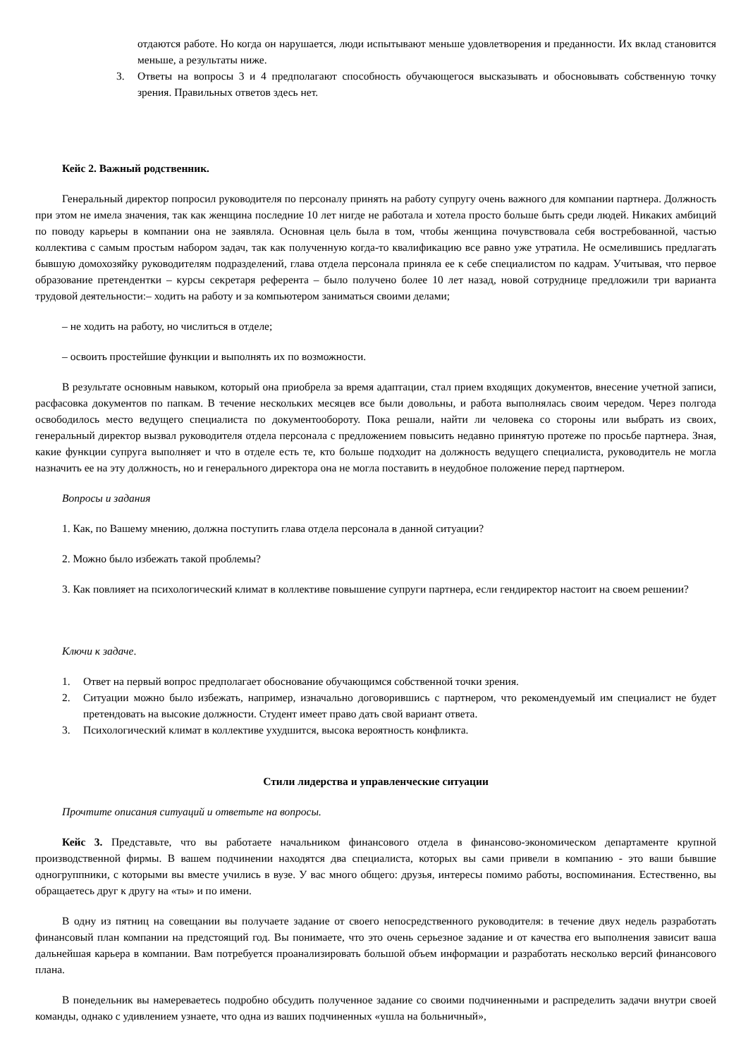отдаются работе. Но когда он нарушается, люди испытывают меньше удовлетворения и преданности. Их вклад становится меньше, а результаты ниже.
3. Ответы на вопросы 3 и 4 предполагают способность обучающегося высказывать и обосновывать собственную точку зрения. Правильных ответов здесь нет.
Кейс 2. Важный родственник.
Генеральный директор попросил руководителя по персоналу принять на работу супругу очень важного для компании партнера. Должность при этом не имела значения, так как женщина последние 10 лет нигде не работала и хотела просто больше быть среди людей. Никаких амбиций по поводу карьеры в компании она не заявляла. Основная цель была в том, чтобы женщина почувствовала себя востребованной, частью коллектива с самым простым набором задач, так как полученную когда-то квалификацию все равно уже утратила. Не осмелившись предлагать бывшую домохозяйку руководителям подразделений, глава отдела персонала приняла ее к себе специалистом по кадрам. Учитывая, что первое образование претендентки – курсы секретаря референта – было получено более 10 лет назад, новой сотруднице предложили три варианта трудовой деятельности:– ходить на работу и за компьютером заниматься своими делами;
– не ходить на работу, но числиться в отделе;
– освоить простейшие функции и выполнять их по возможности.
В результате основным навыком, который она приобрела за время адаптации, стал прием входящих документов, внесение учетной записи, расфасовка документов по папкам. В течение нескольких месяцев все были довольны, и работа выполнялась своим чередом. Через полгода освободилось место ведущего специалиста по документообороту. Пока решали, найти ли человека со стороны или выбрать из своих, генеральный директор вызвал руководителя отдела персонала с предложением повысить недавно принятую протеже по просьбе партнера. Зная, какие функции супруга выполняет и что в отделе есть те, кто больше подходит на должность ведущего специалиста, руководитель не могла назначить ее на эту должность, но и генерального директора она не могла поставить в неудобное положение перед партнером.
Вопросы и задания
1. Как, по Вашему мнению, должна поступить глава отдела персонала в данной ситуации?
2. Можно было избежать такой проблемы?
3. Как повлияет на психологический климат в коллективе повышение супруги партнера, если гендиректор настоит на своем решении?
Ключи к задаче.
1. Ответ на первый вопрос предполагает обоснование обучающимся собственной точки зрения.
2. Ситуации можно было избежать, например, изначально договорившись с партнером, что рекомендуемый им специалист не будет претендовать на высокие должности. Студент имеет право дать свой вариант ответа.
3. Психологический климат в коллективе ухудшится, высока вероятность конфликта.
Стили лидерства и управленческие ситуации
Прочтите описания ситуаций и ответьте на вопросы.
Кейс 3. Представьте, что вы работаете начальником финансового отдела в финансово-экономическом департаменте крупной производственной фирмы. В вашем подчинении находятся два специалиста, которых вы сами привели в компанию - это ваши бывшие одногруппники, с которыми вы вместе учились в вузе. У вас много общего: друзья, интересы помимо работы, воспоминания. Естественно, вы обращаетесь друг к другу на «ты» и по имени.
В одну из пятниц на совещании вы получаете задание от своего непосредственного руководителя: в течение двух недель разработать финансовый план компании на предстоящий год. Вы понимаете, что это очень серьезное задание и от качества его выполнения зависит ваша дальнейшая карьера в компании. Вам потребуется проанализировать большой объем информации и разработать несколько версий финансового плана.
В понедельник вы намереваетесь подробно обсудить полученное задание со своими подчиненными и распределить задачи внутри своей команды, однако с удивлением узнаете, что одна из ваших подчиненных «ушла на больничный»,